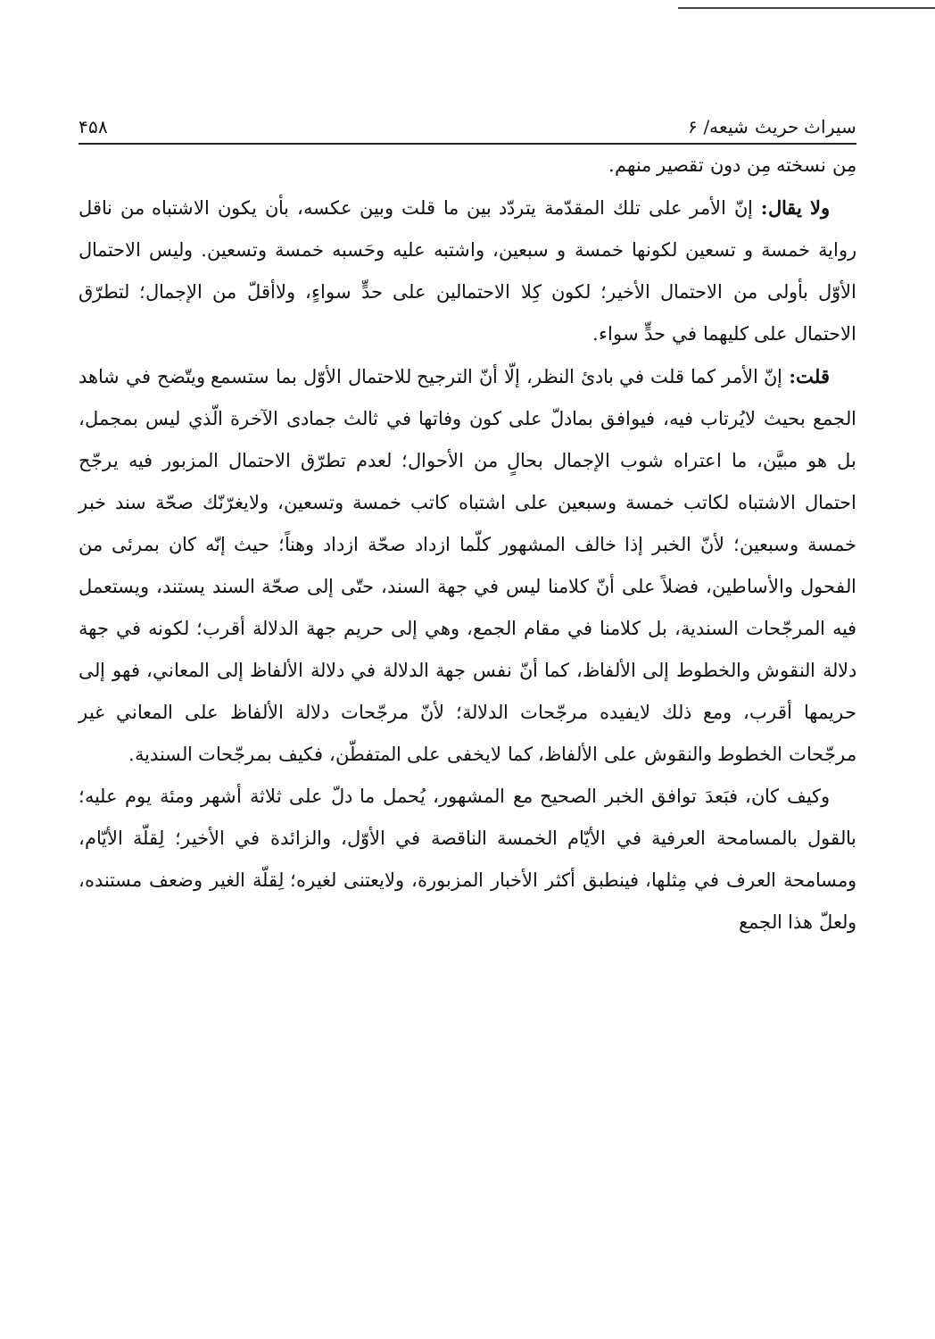سيراث حريث شيعه/ ۶ ۴۵۸
مِن نسخته مِن دون تقصير منهم.
ولا يقال: إنّ الأمر على تلك المقدّمة يتردّد بين ما قلت وبين عكسه، بأن يكون الاشتباه من ناقل رواية خمسة و تسعين لكونها خمسة و سبعين، واشتبه عليه وحَسبه خمسة وتسعين. وليس الاحتمال الأوّل بأولى من الاحتمال الأخير؛ لكون كِلا الاحتمالين على حدٍّ سواءٍ، ولاأقلّ من الإجمال؛ لتطرّق الاحتمال على كليهما في حدٍّ سواء.
قلت: إنّ الأمر كما قلت في بادئ النظر، إلّا أنّ الترجيح للاحتمال الأوّل بما ستسمع ويتّضح في شاهد الجمع بحيث لايُرتاب فيه، فيوافق بمادلّ على كون وفاتها في ثالث جمادى الآخرة الّذي ليس بمجمل، بل هو مبيَّن، ما اعتراه شوب الإجمال بحالٍ من الأحوال؛ لعدم تطرّق الاحتمال المزبور فيه يرجّح احتمال الاشتباه لكاتب خمسة وسبعين على اشتباه كاتب خمسة وتسعين، ولايغرّنّك صحّة سند خبر خمسة وسبعين؛ لأنّ الخبر إذا خالف المشهور كلّما ازداد صحّة ازداد وهناً؛ حيث إنّه كان بمرئى من الفحول والأساطين، فضلاً على أنّ كلامنا ليس في جهة السند، حتّى إلى صحّة السند يستند، ويستعمل فيه المرجّحات السندية، بل كلامنا في مقام الجمع، وهي إلى حريم جهة الدلالة أقرب؛ لكونه في جهة دلالة النقوش والخطوط إلى الألفاظ، كما أنّ نفس جهة الدلالة في دلالة الألفاظ إلى المعاني، فهو إلى حريمها أقرب، ومع ذلك لايفيده مرجّحات الدلالة؛ لأنّ مرجّحات دلالة الألفاظ على المعاني غير مرجّحات الخطوط والنقوش على الألفاظ، كما لايخفى على المتفطّن، فكيف بمرجّحات السندية.
وكيف كان، فبَعدَ توافق الخبر الصحيح مع المشهور، يُحمل ما دلّ على ثلاثة أشهر ومئة يوم عليه؛ بالقول بالمسامحة العرفية في الأيّام الخمسة الناقصة في الأوّل، والزائدة في الأخير؛ لِقلّة الأيّام، ومسامحة العرف في مِثلها، فينطبق أكثر الأخبار المزبورة، ولايعتنى لغيره؛ لِقلّة الغير وضعف مستنده، ولعلّ هذا الجمع